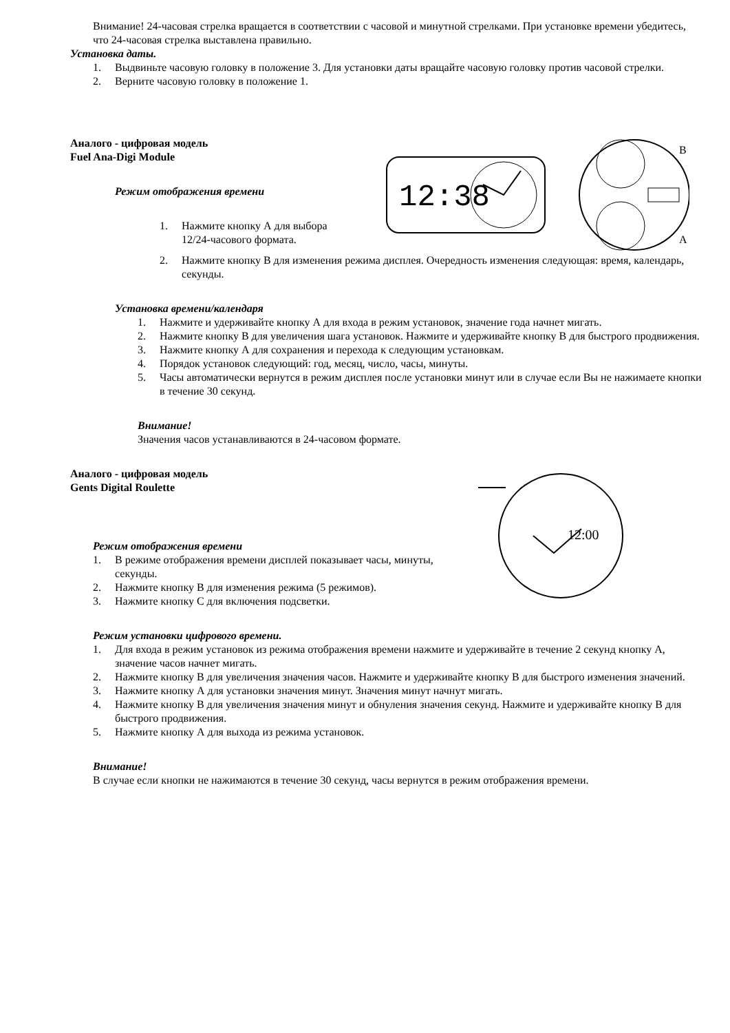Внимание! 24-часовая стрелка вращается в соответствии с часовой и минутной стрелками. При установке времени убедитесь, что 24-часовая стрелка выставлена правильно.
Установка даты.
1. Выдвиньте часовую головку в положение 3. Для установки даты вращайте часовую головку против часовой стрелки.
2. Верните часовую головку в положение 1.
Аналого - цифровая модель
Fuel Ana-Digi Module
Режим отображения времени
1. Нажмите кнопку А для выбора 12/24-часового формата.
12:38
B
A
2. Нажмите кнопку В для изменения режима дисплея. Очередность изменения следующая: время, календарь, секунды.
Установка времени/календаря
1. Нажмите и удерживайте кнопку А для входа в режим установок, значение года начнет мигать.
2. Нажмите кнопку В для увеличения шага установок. Нажмите и удерживайте кнопку В для быстрого продвижения.
3. Нажмите кнопку А для сохранения и перехода к следующим установкам.
4. Порядок установок следующий: год, месяц, число, часы, минуты.
5. Часы автоматически вернутся в режим дисплея после установки минут или в случае если Вы не нажимаете кнопки в течение 30 секунд.
Внимание!
Значения часов устанавливаются в 24-часовом формате.
Аналого - цифровая модель
Gents Digital Roulette
Режим отображения времени
1. В режиме отображения времени дисплей показывает часы, минуты, секунды.
2. Нажмите кнопку В для изменения режима (5 режимов).
3. Нажмите кнопку С для включения подсветки.
12:00
Режим установки цифрового времени.
1. Для входа в режим установок из режима отображения времени нажмите и удерживайте в течение 2 секунд кнопку А, значение часов начнет мигать.
2. Нажмите кнопку В для увеличения значения часов. Нажмите и удерживайте кнопку В для быстрого изменения значений.
3. Нажмите кнопку А для установки значения минут. Значения минут начнут мигать.
4. Нажмите кнопку В для увеличения значения минут и обнуления значения секунд. Нажмите и удерживайте кнопку В для быстрого продвижения.
5. Нажмите кнопку А для выхода из режима установок.
Внимание!
В случае если кнопки не нажимаются в течение 30 секунд, часы вернутся в режим отображения времени.